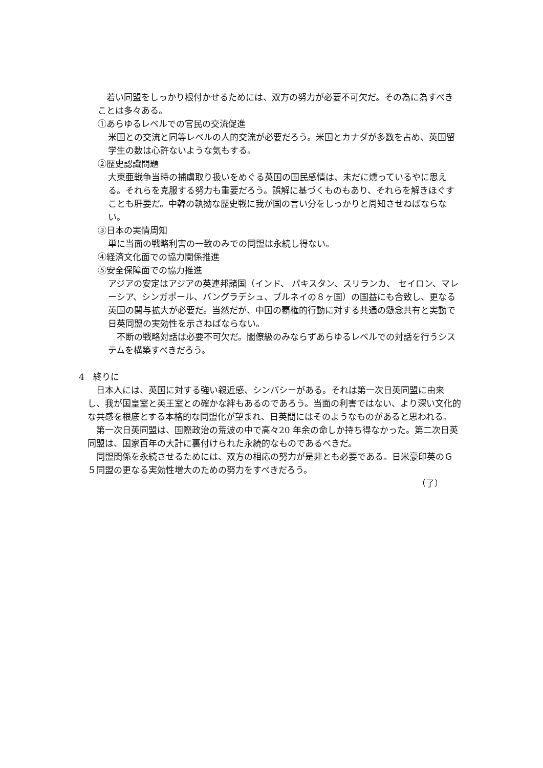若い同盟をしっかり根付かせるためには、双方の努力が必要不可欠だ。その為に為すべきことは多々ある。
①あらゆるレベルでの官民の交流促進
米国との交流と同等レベルの人的交流が必要だろう。米国とカナダが多数を占め、英国留学生の数は心許ないような気もする。
②歴史認識問題
大東亜戦争当時の捕虜取り扱いをめぐる英国の国民感情は、未だに燻っているやに思える。それらを克服する努力も重要だろう。誤解に基づくものもあり、それらを解きほぐすことも肝要だ。中韓の執拗な歴史戦に我が国の言い分をしっかりと周知させねばならない。
③日本の実情周知
単に当面の戦略利害の一致のみでの同盟は永続し得ない。
④経済文化面での協力関係推進
⑤安全保障面での協力推進
アジアの安定はアジアの英連邦諸国（インド、 パキスタン、スリランカ、 セイロン、マレーシア、シンガポール、バングラデシュ、ブルネイの８ヶ国）の国益にも合致し、更なる英国の関与拡大が必要だ。当然だが、中国の覇権的行動に対する共通の懸念共有と実動で日英同盟の実効性を示さねばならない。
　不断の戦略対話は必要不可欠だ。閣僚級のみならずあらゆるレベルでの対話を行うシステムを構築すべきだろう。
4　終りに
　日本人には、英国に対する強い親近感、シンパシーがある。それは第一次日英同盟に由来し、我が国皇室と英王室との確かな絆もあるのであろう。当面の利害ではない、より深い文化的な共感を根底とする本格的な同盟化が望まれ、日英間にはそのようなものがあると思われる。
　第一次日英同盟は、国際政治の荒波の中で高々20 年余の命しか持ち得なかった。第二次日英同盟は、国家百年の大計に裏付けられた永続的なものであるべきだ。
　同盟関係を永続させるためには、双方の相応の努力が是非とも必要である。日米豪印英のＧ５同盟の更なる実効性増大のための努力をすべきだろう。
（了）